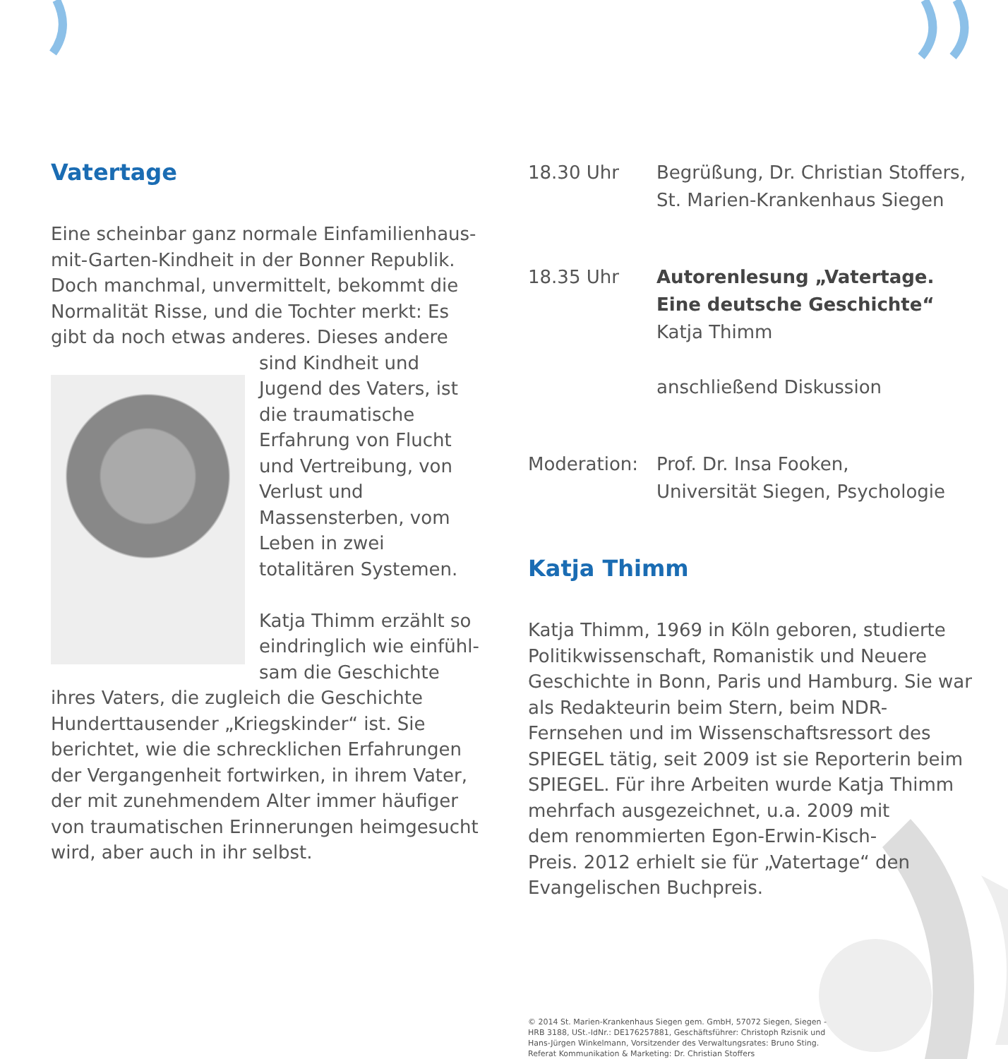Vatertage
Eine scheinbar ganz normale Einfamilienhaus-mit-Garten-Kindheit in der Bonner Republik. Doch manchmal, unvermittelt, bekommt die Normalität Risse, und die Tochter merkt: Es gibt da noch etwas anderes. Dieses andere sind Kindheit und Jugend des Vaters, ist die traumatische Erfahrung von Flucht und Vertrei­bung, von Verlust und Massensterben, vom Leben in zwei totalitären Systemen.
Katja Thimm erzählt so eindringlich wie einfühl­sam die Geschichte ihres Vaters, die zugleich die Geschichte Hunderttau­sender „Kriegskinder“ ist. Sie berichtet, wie die schrecklichen Erfahrungen der Vergangenheit fortwirken, in ihrem Vater, der mit zunehmendem Alter immer häufiger von traumatischen Erinne­rungen heimgesucht wird, aber auch in ihr selbst.
18.30 Uhr Begrüßung, Dr. Christian Stoffers,
St. Marien-Krankenhaus Siegen
18.35 Uhr Autorenlesung „Vatertage. Eine deutsche Geschichte“
Katja Thimm
anschließend Diskussion
Moderation: Prof. Dr. Insa Fooken,
Universität Siegen, Psychologie
Katja Thimm
Katja Thimm, 1969 in Köln geboren, studierte Politik­wissenschaft, Romanistik und Neuere Geschichte in Bonn, Paris und Hamburg. Sie war als Redakteurin beim Stern, beim NDR-Fernsehen und im Wissen­schaftsressort des SPIEGEL tätig, seit 2009 ist sie Re­porterin beim SPIEGEL. Für ihre Arbeiten wurde Katja Thimm mehrfach ausgezeichnet, u.a. 2009 mit
dem renommierten Egon-Erwin-Kisch-
Preis. 2012 erhielt sie für „Vatertage“ den
Evangelischen Buchpreis.
© 2014 St. Marien-Krankenhaus Siegen gem. GmbH, 57072 Siegen, Siegen - HRB 3188, USt.-IdNr.: DE176257881, Geschäftsführer: Christoph Rzisnik und Hans-Jürgen Winkelmann, Vorsitzender des Verwaltungsrates: Bruno Sting. Referat Kommunikation & Marketing: Dr. Christian Stoffers